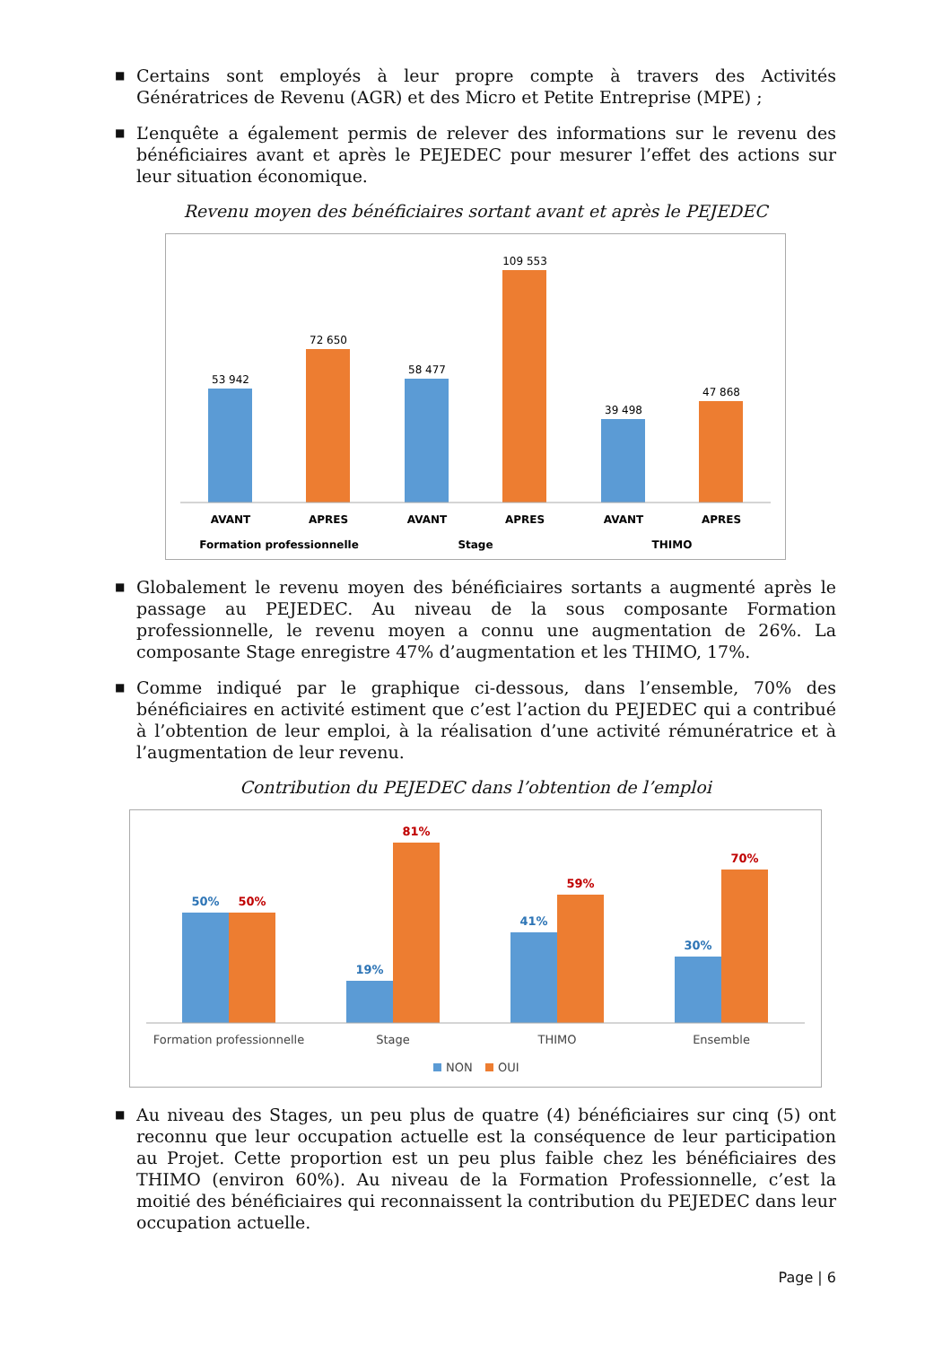■ Certains sont employés à leur propre compte à travers des Activités Génératrices de Revenu (AGR) et des Micro et Petite Entreprise (MPE) ;
■ L’enquête a également permis de relever des informations sur le revenu des bénéficiaires avant et après le PEJEDEC pour mesurer l’effet des actions sur leur situation économique.
Revenu moyen des bénéficiaires sortant avant et après le PEJEDEC
53 942
72 650
58 477
109 553
39 498
47 868
AVANT
APRES
AVANT
APRES
AVANT
APRES
Formation professionnelle
Stage
THIMO
■ Globalement le revenu moyen des bénéficiaires sortants a augmenté après le passage au PEJEDEC. Au niveau de la sous composante Formation professionnelle, le revenu moyen a connu une augmentation de 26%. La composante Stage enregistre 47% d’augmentation et les THIMO, 17%.
■ Comme indiqué par le graphique ci-dessous, dans l’ensemble, 70% des bénéficiaires en activité estiment que c’est l’action du PEJEDEC qui a contribué à l’obtention de leur emploi, à la réalisation d’une activité rémunératrice et à l’augmentation de leur revenu.
Contribution du PEJEDEC dans l’obtention de l’emploi
50%
50%
19%
81%
41%
59%
30%
70%
Formation professionnelle
Stage
THIMO
Ensemble
NON
OUI
■ Au niveau des Stages, un peu plus de quatre (4) bénéficiaires sur cinq (5) ont reconnu que leur occupation actuelle est la conséquence de leur participation au Projet. Cette proportion est un peu plus faible chez les bénéficiaires des THIMO (environ 60%). Au niveau de la Formation Professionnelle, c’est la moitié des bénéficiaires qui reconnaissent la contribution du PEJEDEC dans leur occupation actuelle.
Page | 6